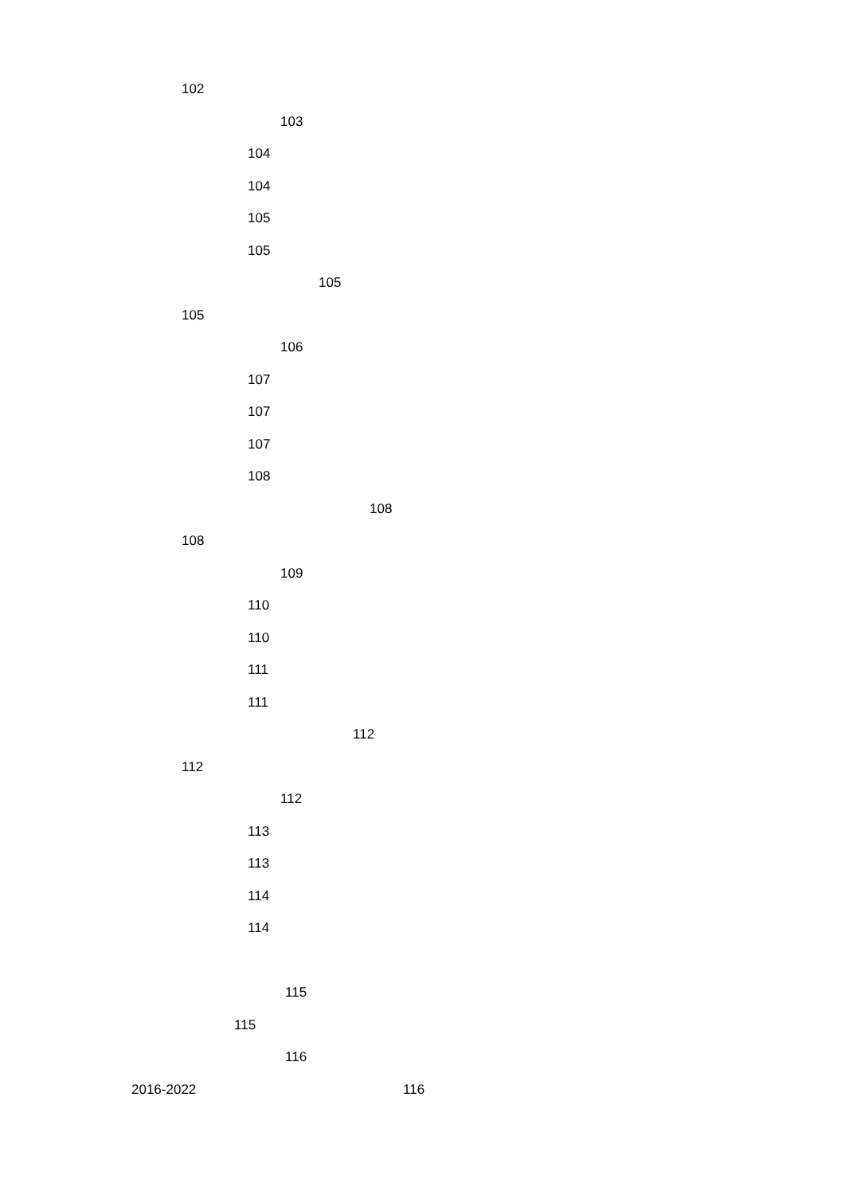102
103
104
104
105
105
105
105
106
107
107
107
108
108
108
109
110
110
111
111
112
112
112
113
113
114
114
115
115
116
2016-2022 116